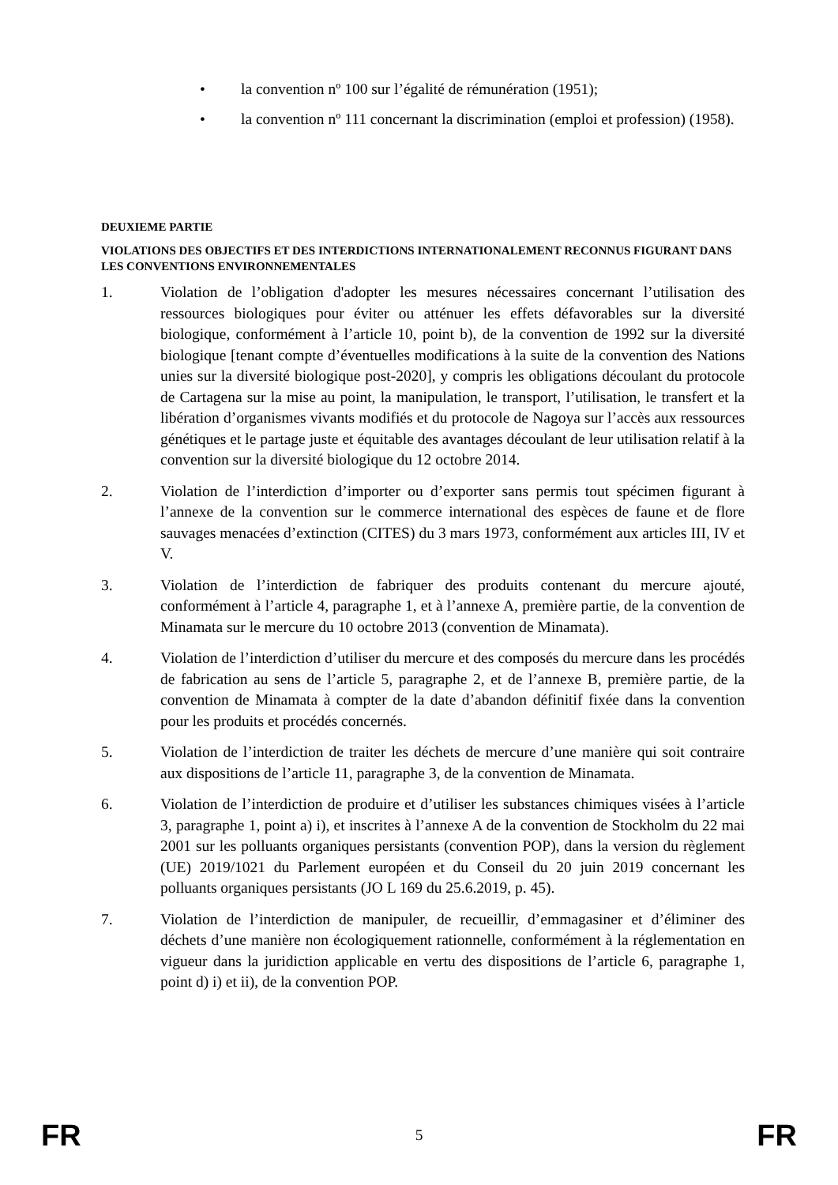• la convention nº 100 sur l’égalité de rémunération (1951);
• la convention nº 111 concernant la discrimination (emploi et profession) (1958).
DEUXIEME PARTIE
VIOLATIONS DES OBJECTIFS ET DES INTERDICTIONS INTERNATIONALEMENT RECONNUS FIGURANT DANS LES CONVENTIONS ENVIRONNEMENTALES
1. Violation de l’obligation d'adopter les mesures nécessaires concernant l’utilisation des ressources biologiques pour éviter ou atténuer les effets défavorables sur la diversité biologique, conformément à l’article 10, point b), de la convention de 1992 sur la diversité biologique [tenant compte d’éventuelles modifications à la suite de la convention des Nations unies sur la diversité biologique post-2020], y compris les obligations découlant du protocole de Cartagena sur la mise au point, la manipulation, le transport, l’utilisation, le transfert et la libération d’organismes vivants modifiés et du protocole de Nagoya sur l’accès aux ressources génétiques et le partage juste et équitable des avantages découlant de leur utilisation relatif à la convention sur la diversité biologique du 12 octobre 2014.
2. Violation de l’interdiction d’importer ou d’exporter sans permis tout spécimen figurant à l’annexe de la convention sur le commerce international des espèces de faune et de flore sauvages menacées d’extinction (CITES) du 3 mars 1973, conformément aux articles III, IV et V.
3. Violation de l’interdiction de fabriquer des produits contenant du mercure ajouté, conformément à l’article 4, paragraphe 1, et à l’annexe A, première partie, de la convention de Minamata sur le mercure du 10 octobre 2013 (convention de Minamata).
4. Violation de l’interdiction d’utiliser du mercure et des composés du mercure dans les procédés de fabrication au sens de l’article 5, paragraphe 2, et de l’annexe B, première partie, de la convention de Minamata à compter de la date d’abandon définitif fixée dans la convention pour les produits et procédés concernés.
5. Violation de l’interdiction de traiter les déchets de mercure d’une manière qui soit contraire aux dispositions de l’article 11, paragraphe 3, de la convention de Minamata.
6. Violation de l’interdiction de produire et d’utiliser les substances chimiques visées à l’article 3, paragraphe 1, point a) i), et inscrites à l’annexe A de la convention de Stockholm du 22 mai 2001 sur les polluants organiques persistants (convention POP), dans la version du règlement (UE) 2019/1021 du Parlement européen et du Conseil du 20 juin 2019 concernant les polluants organiques persistants (JO L 169 du 25.6.2019, p. 45).
7. Violation de l’interdiction de manipuler, de recueillir, d’emmagasiner et d’éliminer des déchets d’une manière non écologiquement rationnelle, conformément à la réglementation en vigueur dans la juridiction applicable en vertu des dispositions de l’article 6, paragraphe 1, point d) i) et ii), de la convention POP.
FR 5 FR